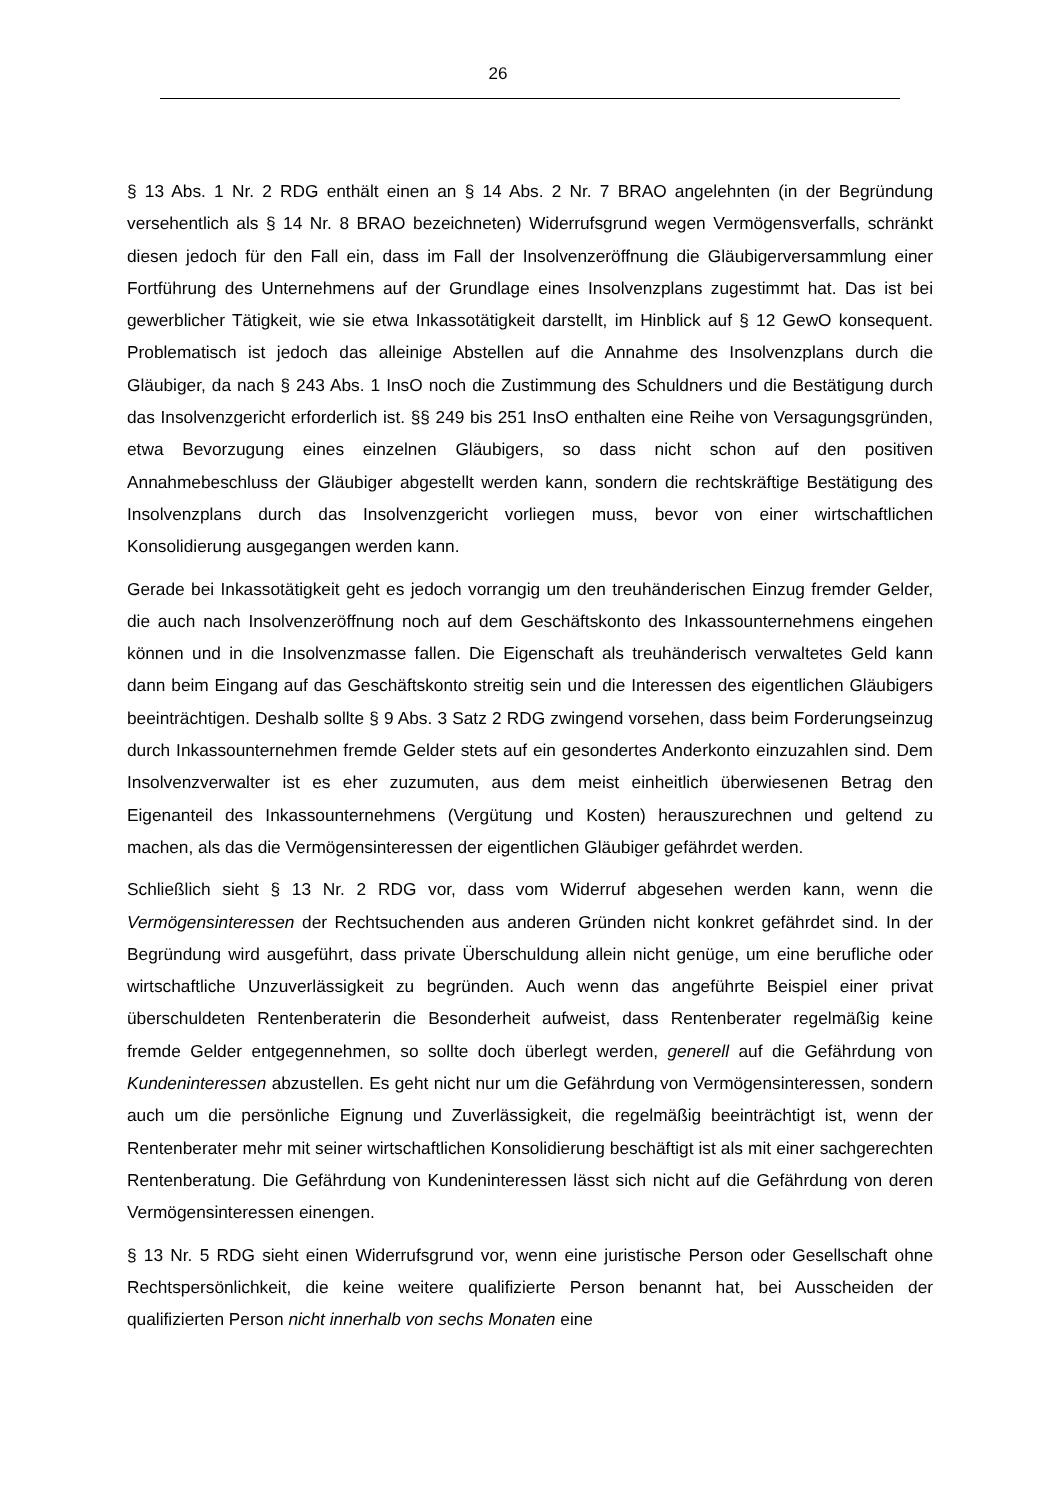26
§ 13 Abs. 1 Nr. 2 RDG enthält einen an § 14 Abs. 2 Nr. 7 BRAO angelehnten (in der Begründung versehentlich als § 14 Nr. 8 BRAO bezeichneten) Widerrufsgrund wegen Vermögensverfalls, schränkt diesen jedoch für den Fall ein, dass im Fall der Insolvenzeröffnung die Gläubigerversammlung einer Fortführung des Unternehmens auf der Grundlage eines Insolvenzplans zugestimmt hat. Das ist bei gewerblicher Tätigkeit, wie sie etwa Inkassotätigkeit darstellt, im Hinblick auf § 12 GewO konsequent. Problematisch ist jedoch das alleinige Abstellen auf die Annahme des Insolvenzplans durch die Gläubiger, da nach § 243 Abs. 1 InsO noch die Zustimmung des Schuldners und die Bestätigung durch das Insolvenzgericht erforderlich ist. §§ 249 bis 251 InsO enthalten eine Reihe von Versagungsgründen, etwa Bevorzugung eines einzelnen Gläubigers, so dass nicht schon auf den positiven Annahmebeschluss der Gläubiger abgestellt werden kann, sondern die rechtskräftige Bestätigung des Insolvenzplans durch das Insolvenzgericht vorliegen muss, bevor von einer wirtschaftlichen Konsolidierung ausgegangen werden kann.
Gerade bei Inkassotätigkeit geht es jedoch vorrangig um den treuhänderischen Einzug fremder Gelder, die auch nach Insolvenzeröffnung noch auf dem Geschäftskonto des Inkassounternehmens eingehen können und in die Insolvenzmasse fallen. Die Eigenschaft als treuhänderisch verwaltetes Geld kann dann beim Eingang auf das Geschäftskonto streitig sein und die Interessen des eigentlichen Gläubigers beeinträchtigen. Deshalb sollte § 9 Abs. 3 Satz 2 RDG zwingend vorsehen, dass beim Forderungseinzug durch Inkassounternehmen fremde Gelder stets auf ein gesondertes Anderkonto einzuzahlen sind. Dem Insolvenzverwalter ist es eher zuzumuten, aus dem meist einheitlich überwiesenen Betrag den Eigenanteil des Inkassounternehmens (Vergütung und Kosten) herauszurechnen und geltend zu machen, als das die Vermögensinteressen der eigentlichen Gläubiger gefährdet werden.
Schließlich sieht § 13 Nr. 2 RDG vor, dass vom Widerruf abgesehen werden kann, wenn die Vermögensinteressen der Rechtsuchenden aus anderen Gründen nicht konkret gefährdet sind. In der Begründung wird ausgeführt, dass private Überschuldung allein nicht genüge, um eine berufliche oder wirtschaftliche Unzuverlässigkeit zu begründen. Auch wenn das angeführte Beispiel einer privat überschuldeten Rentenberaterin die Besonderheit aufweist, dass Rentenberater regelmäßig keine fremde Gelder entgegennehmen, so sollte doch überlegt werden, generell auf die Gefährdung von Kundeninteressen abzustellen. Es geht nicht nur um die Gefährdung von Vermögensinteressen, sondern auch um die persönliche Eignung und Zuverlässigkeit, die regelmäßig beeinträchtigt ist, wenn der Rentenberater mehr mit seiner wirtschaftlichen Konsolidierung beschäftigt ist als mit einer sachgerechten Rentenberatung. Die Gefährdung von Kundeninteressen lässt sich nicht auf die Gefährdung von deren Vermögensinteressen einengen.
§ 13 Nr. 5 RDG sieht einen Widerrufsgrund vor, wenn eine juristische Person oder Gesellschaft ohne Rechtspersönlichkeit, die keine weitere qualifizierte Person benannt hat, bei Ausscheiden der qualifizierten Person nicht innerhalb von sechs Monaten eine